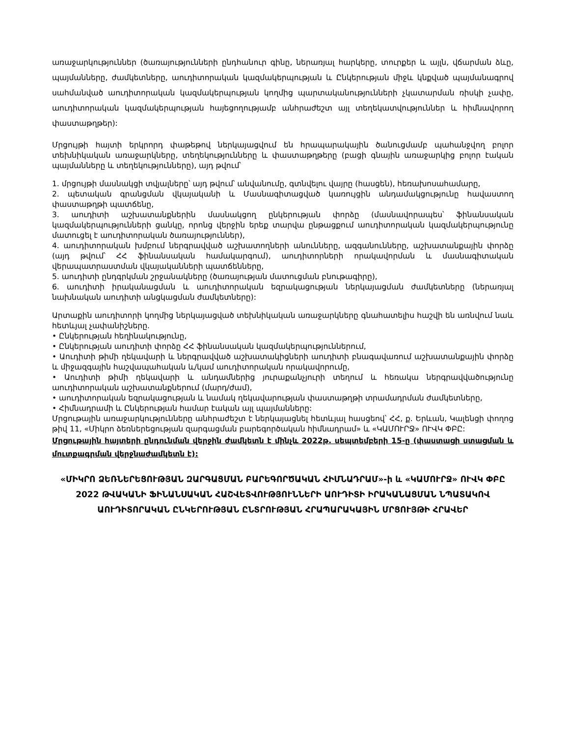առաջարկություններ (ծառայությունների ընդհանուր գինը, ներառյալ հարկերը, տուրքեր և այլն, վճարման ձևը, պայմանները, ժամկետները, աուդիտորական կազմակերպության և Ընկերության միջև կնքված պայմանագրով սահմանված աուդիտորական կազմակերպության կողմից պարտականությունների չկատարման ռիսկի չափը, աուդիտորական կազմակերպության հայեցողությամբ անհրաժեշտ այլ տեղեկատվություններ և հիմնավորող փաստաթղթեր):
Մրցույթի հայտի երկրորդ փաթեթով ներկայացվում են հրապարակային ծանուցմամբ պահանջվող բոլոր տեխնիկական առաջարկները, տեղեկությունները և փաստաթղթերը (բացի գնային առաջարկից բոլոր էական պայմանները և տեղեկությունները), այդ թվում՝
1. մրցույթի մասնակցի տվյալները՝ այդ թվում՝ անվանումը, գտնվելու վայրը (հասցեն), հեռախոսահամարը,
2. պետական գրանցման վկայականի և Մասնագիտացված կառույցին անդամակցությունը հավաստող փաստաթղթի պատճենը,
3. աուդիտի աշխատանքներին մասնակցող ընկերության փորձը (մասնավորապես՝ ֆինանսական կազմակերպությունների ցանկը, որոնց վերջին երեք տարվա ընթացքում աուդիտորական կազմակերպությունը մատուցել է աուդիտորական ծառայություններ),
4. աուդիտորական խմբում ներգրավված աշխատողների անունները, ազգանունները, աշխատանքային փորձը (այդ թվում՝ ՀՀ ֆինանսական համակարգում), աուդիտորների որակավորման և մասնագիտական վերապատրաստման վկայականների պատճենները,
5. աուդիտի ընդգրկման շրջանակները (ծառայության մատուցման բնութագիրը),
6. աուդիտի իրականացման և աուդիտորական եզրակացության ներկայացման ժամկետները (ներառյալ նախնական աուդիտի անցկացման ժամկետները):
Արտաքին աուդիտորի կողմից ներկայացված տեխնիկական առաջարկները գնահատելիս հաշվի են առնվում նաև հետևյալ չափանիշները.
• Ընկերության հեղինակությունը,
• Ընկերության աուդիտի փորձը ՀՀ ֆինանսական կազմակերպություններում,
• Աուդիտի թիմի ղեկավարի և ներգրավված աշխատակիցների աուդիտի բնագավառում աշխատանքային փորձը և միջազգային հաշվապահական և/կամ աուդիտորական որակավորումը,
• Աուդիտի թիմի ղեկավարի և անդամներից յուրաքանչյուրի տեղում և հեռակա ներգրավվածությունը աուդիտորական աշխատանքներում (մարդ/ժամ),
• աուդիտորական եզրակացության և նամակ ղեկավարության փաստաթղթի տրամադրման ժամկետները,
• Հիմնադրամի և Ընկերության համար էական այլ պայմանները:
Մրցութային առաջարկությունները անհրաժեշտ է ներկայացնել հետևյալ հասցեով՝ ՀՀ, ք. Երևան, Կալենցի փողոց թիվ 11, «Միկրո ձեռներեցության զարգացման բարեգործական հիմնադրամ» և «ԿԱՄՈՒՐՋ» ՈՒՎԿ ՓԲԸ:
Մրցութային հայտերի ընդունման վերջին ժամկետն է մինչև 2022թ. սեպտեմբերի 15-ը (փաստացի ստացման և մուտքագրման վերջնաժամկետն է):
«ՄԻԿՐՈ ՁԵՌՆԵՐԵՑՈՒԹՅԱՆ ԶԱՐԳԱՑՄԱՆ ԲԱՐԵԳՈՐԾԱԿԱՆ ՀԻՄՆԱԴՐԱՄ»-ի և «ԿԱՄՈՒՐՋ» ՈՒՎԿ ՓԲԸ 2022 ԹՎԱԿԱՆԻ ՖԻՆԱՆՍԱԿԱՆ ՀԱՇՎԵՏՎՈՒԹՅՈՒՆՆԵՐԻ ԱՈՒԴԻՏԻ ԻՐԱԿԱՆԱՑՄԱՆ ՆՊԱՏԱԿՈՎ ԱՈՒԴԻՏՈՐԱԿԱՆ ԸՆԿԵՐՈՒԹՅԱՆ ԸՆՏՐՈՒԹՅԱՆ ՀՐԱՊԱՐԱԿԱՅԻՆ ՄՐՑՈՒՅԹԻ ՀՐԱՎԵՐ